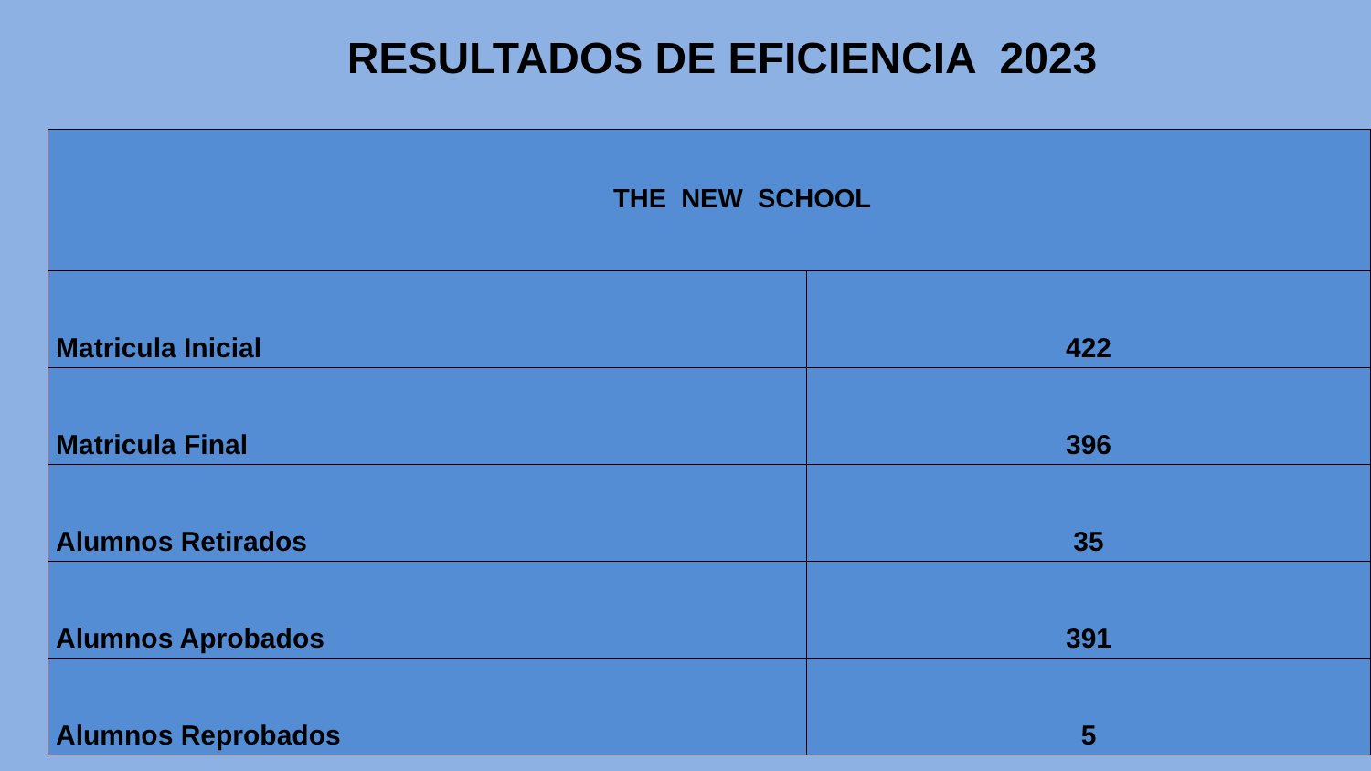RESULTADOS DE EFICIENCIA 2023
| THE NEW SCHOOL | |
| --- | --- |
| Matricula Inicial | 422 |
| Matricula Final | 396 |
| Alumnos Retirados | 35 |
| Alumnos Aprobados | 391 |
| Alumnos Reprobados | 5 |